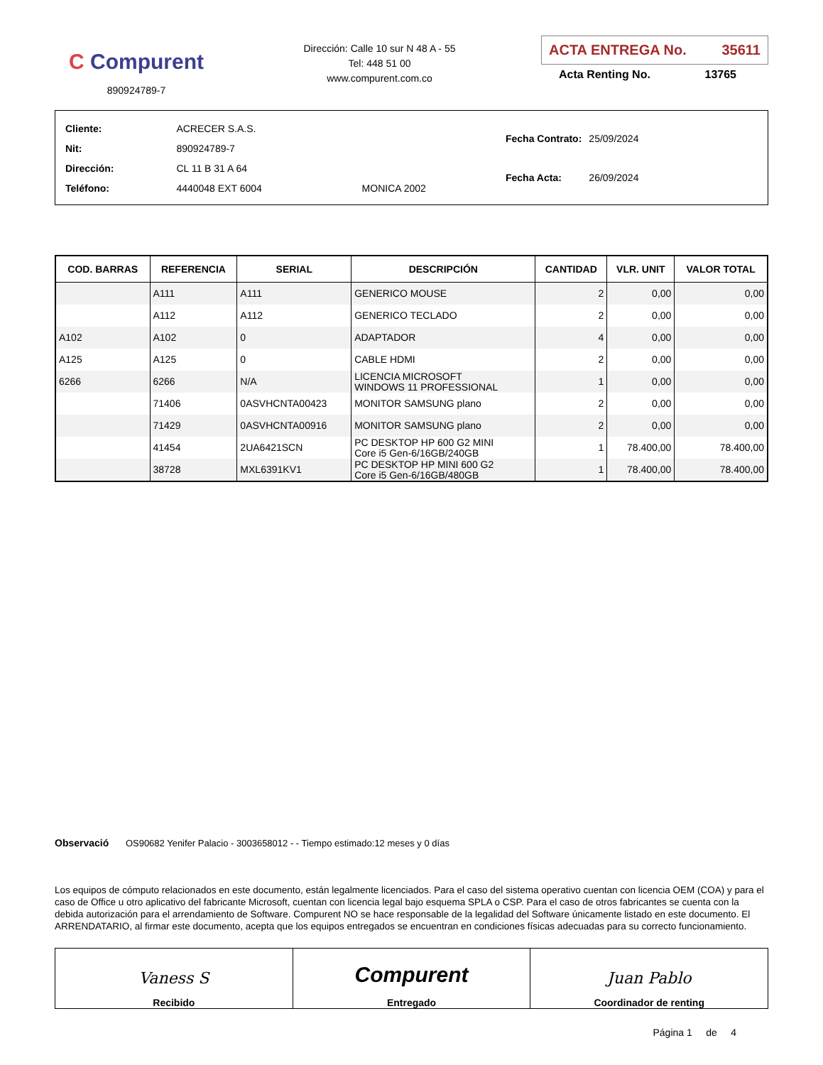C Compurent
890924789-7
Dirección: Calle 10 sur N 48 A - 55
Tel: 448 51 00
www.compurent.com.co
ACTA ENTREGA No. 35611
Acta Renting No. 13765
| Cliente: | ACRECER S.A.S. | |
| Nit: | 890924789-7 | |
| Dirección: | CL 11 B 31 A 64 | |
| Teléfono: | 4440048 EXT 6004 | MONICA 2002 |
| Fecha Contrato: | 25/09/2024 |
| Fecha Acta: | 26/09/2024 |
| COD. BARRAS | REFERENCIA | SERIAL | DESCRIPCIÓN | CANTIDAD | VLR. UNIT | VALOR TOTAL |
| --- | --- | --- | --- | --- | --- | --- |
| | A111 | A111 | GENERICO MOUSE | 2 | 0,00 | 0,00 |
| | A112 | A112 | GENERICO TECLADO | 2 | 0,00 | 0,00 |
| A102 | A102 | 0 | ADAPTADOR | 4 | 0,00 | 0,00 |
| A125 | A125 | 0 | CABLE HDMI | 2 | 0,00 | 0,00 |
| 6266 | 6266 | N/A | LICENCIA MICROSOFT WINDOWS 11 PROFESSIONAL | 1 | 0,00 | 0,00 |
| | 71406 | 0ASVHCNTA00423 | MONITOR SAMSUNG plano | 2 | 0,00 | 0,00 |
| | 71429 | 0ASVHCNTA00916 | MONITOR SAMSUNG plano | 2 | 0,00 | 0,00 |
| | 41454 | 2UA6421SCN | PC DESKTOP HP 600 G2 MINI Core i5 Gen-6/16GB/240GB | 1 | 78.400,00 | 78.400,00 |
| | 38728 | MXL6391KV1 | PC DESKTOP HP MINI 600 G2 Core i5 Gen-6/16GB/480GB | 1 | 78.400,00 | 78.400,00 |
Observació OS90682 Yenifer Palacio - 3003658012 - - Tiempo estimado:12 meses y 0 días
Los equipos de cómputo relacionados en este documento, están legalmente licenciados. Para el caso del sistema operativo cuentan con licencia OEM (COA) y para el caso de Office u otro aplicativo del fabricante Microsoft, cuentan con licencia legal bajo esquema SPLA o CSP. Para el caso de otros fabricantes se cuenta con la debida autorización para el arrendamiento de Software. Compurent NO se hace responsable de la legalidad del Software únicamente listado en este documento. El ARRENDATARIO, al firmar este documento, acepta que los equipos entregados se encuentran en condiciones físicas adecuadas para su correcto funcionamiento.
Vaness S
Recibido
Compurent
Entregado
Juan Pablo
Coordinador de renting
Página 1 de 4